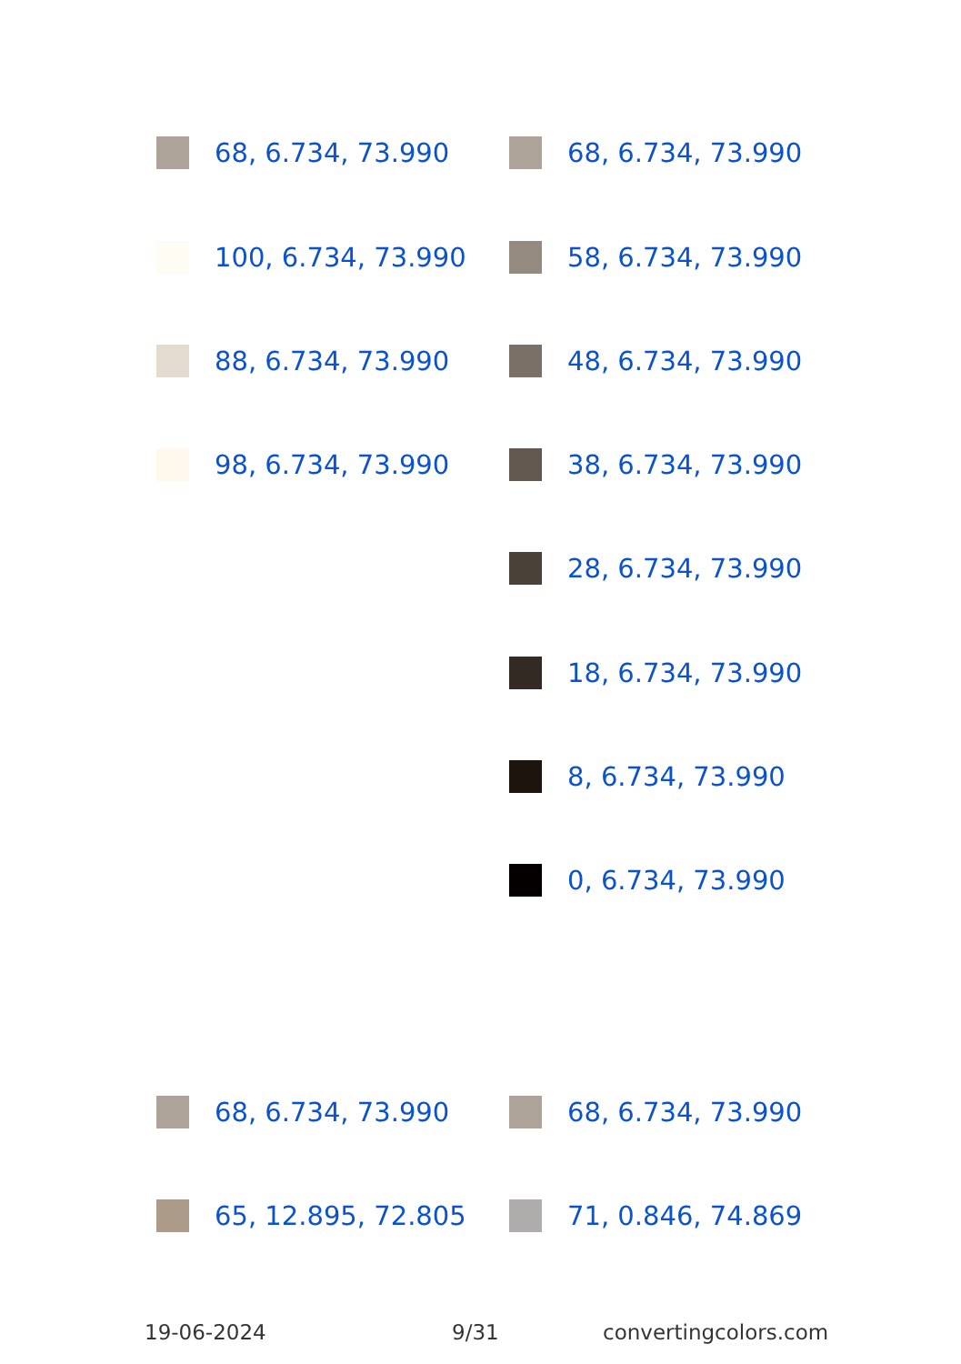68, 6.734, 73.990 68, 6.734, 73.990
100, 6.734, 73.990 58, 6.734, 73.990
88, 6.734, 73.990 48, 6.734, 73.990
98, 6.734, 73.990 38, 6.734, 73.990
28, 6.734, 73.990
18, 6.734, 73.990
8, 6.734, 73.990
0, 6.734, 73.990
68, 6.734, 73.990 68, 6.734, 73.990
65, 12.895, 72.805 71, 0.846, 74.869
19-06-2024 9/31 convertingcolors.com